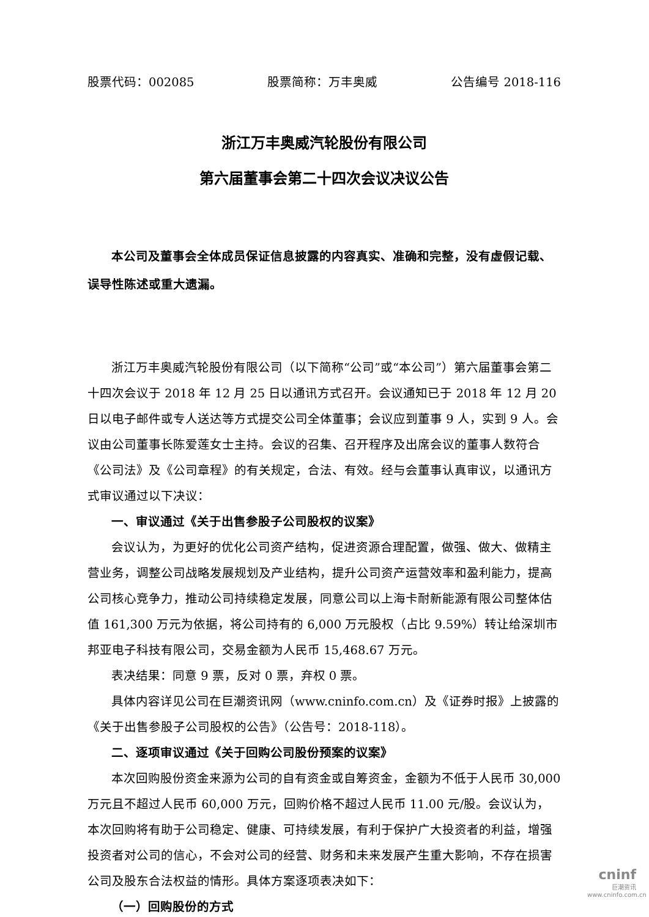股票代码：002085 股票简称：万丰奥威 公告编号 2018-116
浙江万丰奥威汽轮股份有限公司
第六届董事会第二十四次会议决议公告
本公司及董事会全体成员保证信息披露的内容真实、准确和完整，没有虚假记载、误导性陈述或重大遗漏。
浙江万丰奥威汽轮股份有限公司（以下简称“公司”或“本公司”）第六届董事会第二十四次会议于 2018 年 12 月 25 日以通讯方式召开。会议通知已于 2018 年 12 月 20 日以电子邮件或专人送达等方式提交公司全体董事；会议应到董事 9 人，实到 9 人。会议由公司董事长陈爱莲女士主持。会议的召集、召开程序及出席会议的董事人数符合《公司法》及《公司章程》的有关规定，合法、有效。经与会董事认真审议，以通讯方式审议通过以下决议：
一、审议通过《关于出售参股子公司股权的议案》
会议认为，为更好的优化公司资产结构，促进资源合理配置，做强、做大、做精主营业务，调整公司战略发展规划及产业结构，提升公司资产运营效率和盈利能力，提高公司核心竞争力，推动公司持续稳定发展，同意公司以上海卡耐新能源有限公司整体估值 161,300 万元为依据，将公司持有的 6,000 万元股权（占比 9.59%）转让给深圳市邦亚电子科技有限公司，交易金额为人民币 15,468.67 万元。
表决结果：同意 9 票，反对 0 票，弃权 0 票。
具体内容详见公司在巨潮资讯网（www.cninfo.com.cn）及《证券时报》上披露的《关于出售参股子公司股权的公告》（公告号：2018-118）。
二、逐项审议通过《关于回购公司股份预案的议案》
本次回购股份资金来源为公司的自有资金或自筹资金，金额为不低于人民币 30,000 万元且不超过人民币 60,000 万元，回购价格不超过人民币 11.00 元/股。会议认为，本次回购将有助于公司稳定、健康、可持续发展，有利于保护广大投资者的利益，增强投资者对公司的信心，不会对公司的经营、财务和未来发展产生重大影响，不存在损害公司及股东合法权益的情形。具体方案逐项表决如下：
（一）回购股份的方式
cninf
巨潮资讯
www.cninfo.com.cn